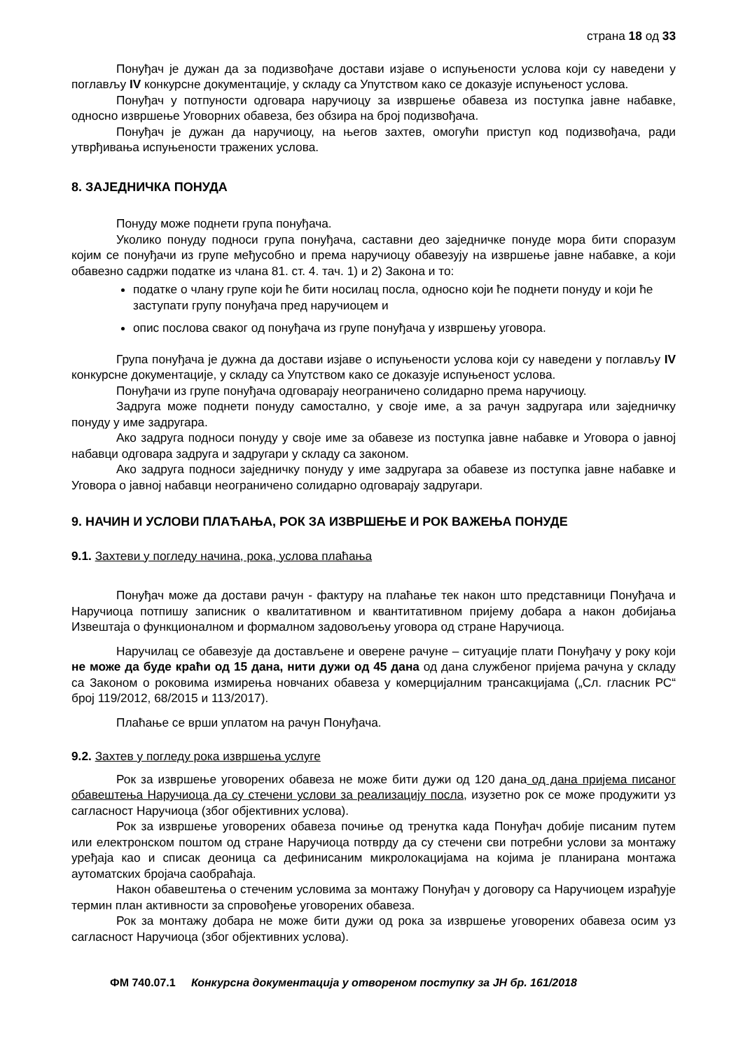страна 18 од 33
Понуђач је дужан да за подизвођаче достави изјаве о испуњености услова који су наведени у поглављу IV конкурсне документације, у складу са Упутством како се доказује испуњеност услова.
Понуђач у потпуности одговара наручиоцу за извршење обавеза из поступка јавне набавке, односно извршење Уговорних обавеза, без обзира на број подизвођача.
Понуђач је дужан да наручиоцу, на његов захтев, омогући приступ код подизвођача, ради утврђивања испуњености тражених услова.
8. ЗАЈЕДНИЧКА ПОНУДА
Понуду може поднети група понуђача.
Уколико понуду подноси група понуђача, саставни део заједничке понуде мора бити споразум којим се понуђачи из групе међусобно и према наручиоцу обавезују на извршење јавне набавке, а који обавезно садржи податке из члана 81. ст. 4. тач. 1) и 2) Закона и то:
податке о члану групе који ће бити носилац посла, односно који ће поднети понуду и који ће заступати групу понуђача пред наручиоцем и
опис послова сваког од понуђача из групе понуђача у извршењу уговора.
Група понуђача је дужна да достави изјаве о испуњености услова који су наведени у поглављу IV конкурсне документације, у складу са Упутством како се доказује испуњеност услова.
Понуђачи из групе понуђача одговарају неограничено солидарно према наручиоцу.
Задруга може поднети понуду самостално, у своје име, а за рачун задругара или заједничку понуду у име задругара.
Ако задруга подноси понуду у своје име за обавезе из поступка јавне набавке и Уговора о јавној набавци одговара задруга и задругари у складу са законом.
Ако задруга подноси заједничку понуду у име задругара за обавезе из поступка јавне набавке и Уговора о јавној набавци неограничено солидарно одговарају задругари.
9. НАЧИН И УСЛОВИ ПЛАЋАЊА, РОК ЗА ИЗВРШЕЊЕ И РОК ВАЖЕЊА ПОНУДЕ
9.1. Захтеви у погледу начина, рока, услова плаћања
Понуђач може да достави рачун - фактуру на плаћање тек након што представници Понуђача и Наручиоца потпишу записник о квалитативном и квантитативном пријему добара а након добијања Извештаја о функционалном и формалном задовољењу уговора од стране Наручиоца.
Наручилац се обавезује да достављене и оверене рачуне – ситуације плати Понуђачу у року који не може да буде краћи од 15 дана, нити дужи од 45 дана од дана службеног пријема рачуна у складу са Законом о роковима измирења новчаних обавеза у комерцијалним трансакцијама („Сл. гласник РС“ број 119/2012, 68/2015 и 113/2017).
Плаћање се врши уплатом на рачун Понуђача.
9.2. Захтев у погледу рока извршења услуге
Рок за извршење уговорених обавеза не може бити дужи од 120 дана од дана пријема писаног обавештења Наручиоца да су стечени услови за реализацију посла, изузетно рок се може продужити уз сагласност Наручиоца (због објективних услова).
Рок за извршење уговорених обавеза почиње од тренутка када Понуђач добије писаним путем или електронском поштом од стране Наручиоца потврду да су стечени сви потребни услови за монтажу уређаја као и списак деоница са дефинисаним микролокацијама на којима је планирана монтажа аутоматских бројача саобраћаја.
Након обавештења о стеченим условима за монтажу Понуђач у договору са Наручиоцем израђује термин план активности за спровођење уговорених обавеза.
Рок за монтажу добара не може бити дужи од рока за извршење уговорених обавеза осим уз сагласност Наручиоца (због објективних услова).
ФМ 740.07.1 Конкурсна документација у отвореном поступку за ЈН бр. 161/2018